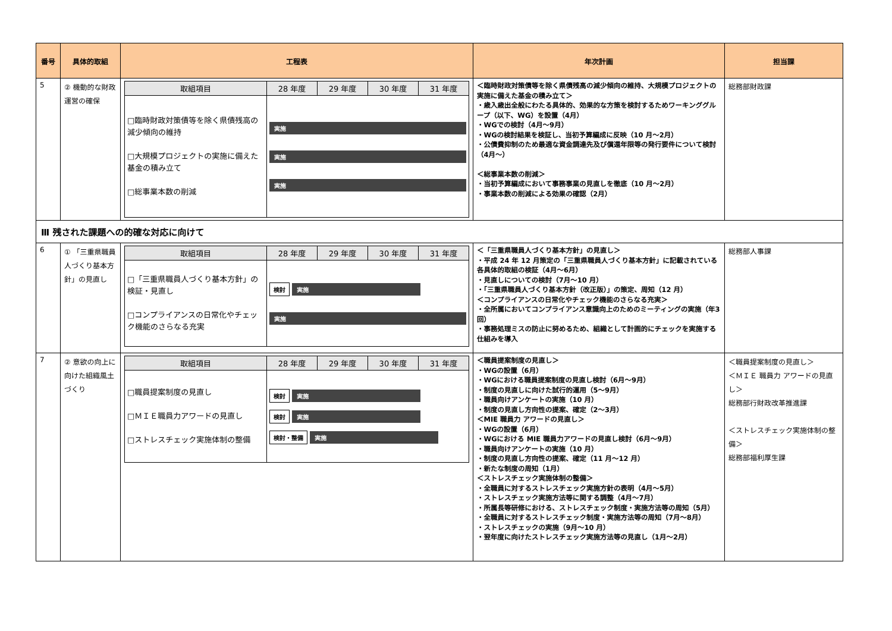| 番号 | 具体的取組 | 工程表 | 年次計画 | 担当課 |
| --- | --- | --- | --- | --- |
| 5 | ② 機動的な財政運営の確保 | / 取組項目 / 28 年度 / 29 年度 / 30 年度 / 31 年度 / / --- / --- / --- / --- / --- / / □臨時財政対策債等を除く県債残高の減少傾向の維持 □大規模プロジェクトの実施に備えた基金の積み立て □総事業本数の削減 / 実施 実施 実施 / / / / | ＜臨時財政対策債等を除く県債残高の減少傾向の維持、大規模プロジェクトの実施に備えた基金の積み立て＞ ・歳入歳出全般にわたる具体的、効果的な方策を検討するためワーキンググループ（以下、WG）を設置（4月） ・WGでの検討（4月～9月） ・WGの検討結果を検証し、当初予算編成に反映（10 月～2月） ・公債費抑制のため最適な資金調達先及び償還年限等の発行要件について検討（4月～） ＜総事業本数の削減＞ ・当初予算編成において事務事業の見直しを徹底（10 月～2月） ・事業本数の削減による効果の確認（2月） | 総務部財政課 |
| Ⅲ 残された課題への的確な対応に向けて | | | | |
| 6 | ① 「三重県職員人づくり基本方針」の見直し | / 取組項目 / 28 年度 / 29 年度 / 30 年度 / 31 年度 / / --- / --- / --- / --- / --- / / □「三重県職員人づくり基本方針」の検証・見直し □コンプライアンスの日常化やチェック機能のさらなる充実 / 検討 実施 実施 / / / / | ＜「三重県職員人づくり基本方針」の見直し＞ ・平成 24 年 12 月策定の「三重県職員人づくり基本方針」に記載されている各具体的取組の検証（4月～6月） ・見直しについての検討（7月～10 月） ・「三重県職員人づくり基本方針（改正版）」の策定、周知（12 月） ＜コンプライアンスの日常化やチェック機能のさらなる充実＞ ・全所属においてコンプライアンス意識向上のためのミーティングの実施（年3回） ・事務処理ミスの防止に努めるため、組織として計画的にチェックを実施する仕組みを導入 | 総務部人事課 |
| 7 | ② 意欲の向上に向けた組織風土づくり | / 取組項目 / 28 年度 / 29 年度 / 30 年度 / 31 年度 / / --- / --- / --- / --- / --- / / □職員提案制度の見直し □ＭＩＥ職員力アワードの見直し □ストレスチェック実施体制の整備 / 検討 実施 検討 実施 検討・整備 実施 / / / / | ＜職員提案制度の見直し＞ ・WGの設置（6月） ・WGにおける職員提案制度の見直し検討（6月～9月） ・制度の見直しに向けた試行的運用（5～9月） ・職員向けアンケートの実施（10 月） ・制度の見直し方向性の提案、確定（2～3月） ＜MIE 職員力 アワードの見直し＞ ・WGの設置（6月） ・WGにおける MIE 職員力アワードの見直し検討（6月～9月） ・職員向けアンケートの実施（10 月） ・制度の見直し方向性の提案、確定（11 月～12 月） ・新たな制度の周知（1月） ＜ストレスチェック実施体制の整備＞ ・全職員に対するストレスチェック実施方針の表明（4月～5月） ・ストレスチェック実施方法等に関する調整（4月～7月） ・所属長等研修における、ストレスチェック制度・実施方法等の周知（5月） ・全職員に対するストレスチェック制度・実施方法等の周知（7月～8月） ・ストレスチェックの実施（9月～10 月） ・翌年度に向けたストレスチェック実施方法等の見直し（1月～2月） | ＜職員提案制度の見直し＞ ＜ＭＩＥ 職員力 アワードの見直し＞ 総務部行財政改革推進課 ＜ストレスチェック実施体制の整備＞ 総務部福利厚生課 |